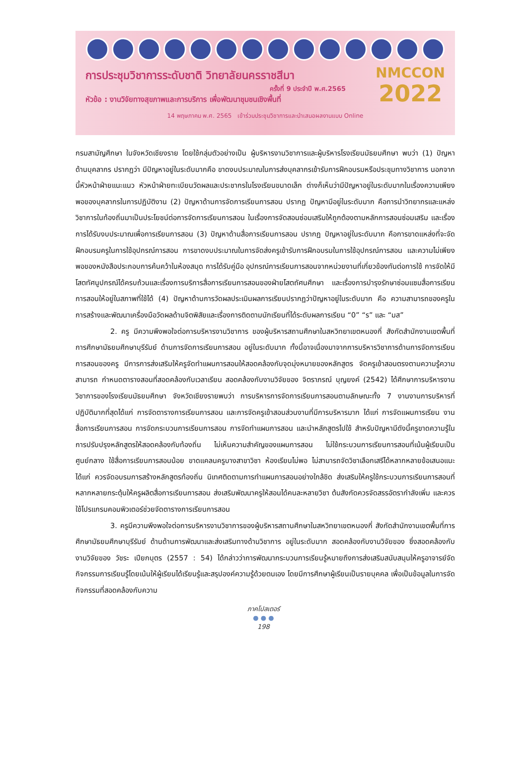การประชุมวิชาการระดับชาติ วิทยาลัยนครราชสีมา
ครั้งที่ 9 ประจำปี พ.ศ.2565
หัวข้อ : งานวิจัยทางสุขภาพและการบริการ เพื่อพัฒนาชุมชนเชิงพื้นที่
14 พฤษภาคม พ.ศ. 2565 เข้าร่วมประชุมวิชาการและนำเสนอผลงานแบบ Online
NMCCON
2022
กรมสามัญศึกษา ในจังหวัดเชียงราย โดยใช้กลุ่มตัวอย่างเป็น ผู้บริหารงานวิชาการและผู้บริหารโรงเรียนมัธยมศึกษา พบว่า (1) ปัญหาด้านบุคลากร ปรากฏว่า มีปัญหาอยู่ในระดับมากคือ ขาดงบประมาณในการส่งบุคลากรเข้ารับการฝึกอบรมหรือประชุมทางวิชาการ นอกจากนี้หัวหน้าฝ่ายแนะแนว หัวหน้าฝ่ายทะเบียนวัดผลและประชากรในโรงเรียนขนาดเล็ก ต่างก็เห็นว่ามีปัญหาอยู่ในระดับมากในเรื่องความเพียงพอของบุคลากรในการปฏิบัติงาน (2) ปัญหาด้านการจัดการเรียนการสอน ปรากฏ ปัญหามีอยู่ในระดับมาก คือการนำวิทยากรและแหล่งวิชาการในท้องถิ่นมาเป็นประโยชน์ต่อการจัดการเรียนการสอน ในเรื่องการจัดสอนซ่อมเสริมให้ถูกต้องตามหลักการสอนซ่อมเสริม และเรื่องการได้รับงบประมาณเพื่อการเรียนการสอน (3) ปัญหาด้านสื่อการเรียนการสอน ปรากฏ ปัญหาอยู่ในระดับมาก คือการขาดแหล่งที่จะจัดฝึกอบรมครูในการใช้อุปกรณ์การสอน การขาดงบประมาณในการจัดส่งครูเข้ารับการฝึกอบรมในการใช้อุปกรณ์การสอน และความไม่เพียงพอของหนังสือประกอบการค้นคว้าในห้องสมุด การได้รับคู่มือ อุปกรณ์การเรียนการสอนจากหน่วยงานที่เกี่ยวข้องทันต่อการใช้ การจัดให้มีโสตทัศนูปกรณ์ได้ครบถ้วนและเรื่องการบริการสื่อการเรียนการสอนของฝ่ายโสตถัศนศึกษา และเรื่องการบำรุงรักษาซ่อมแซมสื่อการเรียนการสอนให้อยู่ในสภาพที่ใช้ได้ (4) ปัญหาด้านการวัดผลประเมินผลการเรียนปรากฏว่าปัญหาอยู่ในระดับมาก คือ ความสามารถของครูในการสร้างและพัฒนาเครื่องมือวัดผลด้านจิตพิสัยและเรื่องการติดตามนักเรียนที่ได้ระดับผลการเรียน “0” “ร” และ “มส”
2. ครู มีความพึงพอใจต่อการบริหารงานวิชาการ ของผู้บริหารสถานศึกษาในสหวิทยาเขตหนองกี่ สังกัดสำนักงานเขตพื้นที่การศึกษามัธยมศึกษาบุรีรัมย์ ด้านการจัดการเรียนการสอน อยู่ในระดับมาก ทั้งนี้อาจเนื่องมาจากการบริหารวิชาการด้านการจัดการเรียนการสอนของครู มีการการส่งเสริมให้ครูจัดทำแผนการสอนให้สอดคล้องกับจุดมุ่งหมายของหลักสูตร จัดครูเข้าสอนตรงตามความรู้ความสามารถ กำหนดตารางสอนที่สอดคล้องกับเวลาเรียน สอดคล้องกับงานวิจัยของ จิตราภรณ์ บุญยงค์ (2542) ได้ศึกษาการบริหารงานวิชาการของโรงเรียนมัธยมศึกษา จังหวัดเชียงรายพบว่า การบริหารการจัดการเรียนการสอนตามลักษณะทั้ง 7 งานงานการบริหารที่ปฏิบัติมากที่สุดได้แก่ การจัดตารางการเรียนการสอน และการจัดครูเข้าสอนส่วนงานที่มีการบริหารมาก ได้แก่ การจัดแผนการเรียน งานสื่อการเรียนการสอน การจัดกระบวนการเรียนการสอน การจัดทำแผนการสอน และนำหลักสูตรไปใช้ สำหรับปัญหามีดังนี้ครูขาดความรู้ใน การปรับปรุงหลักสูตรให้สอดคล้องกับท้องถิ่น ไม่เห็นความสำคัญของแผนการสอน ไม่ใช้กระบวนการเรียนการสอนที่เน้นผู้เรียนเป็นศูนย์กลาง ใช้สื่อการเรียนการสอนน้อย ขาดแคลนครูบางสาขาวิชา ห้องเรียนไม่พอ ไม่สามารถจัดวิชาเลือกเสรีได้หลากหลายข้อเสนอแนะ ได้แก่ ควรจัดอบรมการสร้างหลักสูตรท้องถิ่น นิเทศติดตามการทำแผนการสอนอย่างใกล้ชิด ส่งเสริมให้ครูใช้กระบวนการเรียนการสอนที่หลากหลายกระตุ้นให้ครูผลิตสื่อการเรียนการสอน ส่งเสริมพัฒนาครูให้สอนได้คนละหลายวิชา ต้นสังกัดควรจัดสรรอัตรากำลังเพิ่ม และควรใช้โปรแกรมคอมพิวเตอร์ช่วยจัดตารางการเรียนการสอน
3. ครูมีความพึงพอใจต่อการบริหารงานวิชาการของผู้บริหารสถานศึกษาในสหวิทยาเขตหนองกี่ สังกัดสำนักงานเขตพื้นที่การศึกษามัธยมศึกษาบุรีรัมย์ ด้านด้านการพัฒนาและส่งเสริมทางด้านวิชาการ อยู่ในระดับมาก สอดคล้องกับงานวิจัยของ ซึ่งสอดคล้องกับงานวิจัยของ วัชระ เปียกบุตร (2557 : 54) ได้กล่าวว่าการพัฒนากระบวนการเรียนรู้หมายถึงการส่งเสริมสนับสนุนให้ครูอาจารย์จัดกิจกรรมการเรียนรู้โดยเน้นให้ผู้เรียนได้เรียนรู้และสรุปองค์ความรู้ด้วยตนเอง โดยมีการศึกษาผู้เรียนเป็นรายบุคคล เพื่อเป็นข้อมูลในการจัดกิจกรรมที่สอดคล้องกับความ
ภาคโปสเตอร์
● ● ●
198